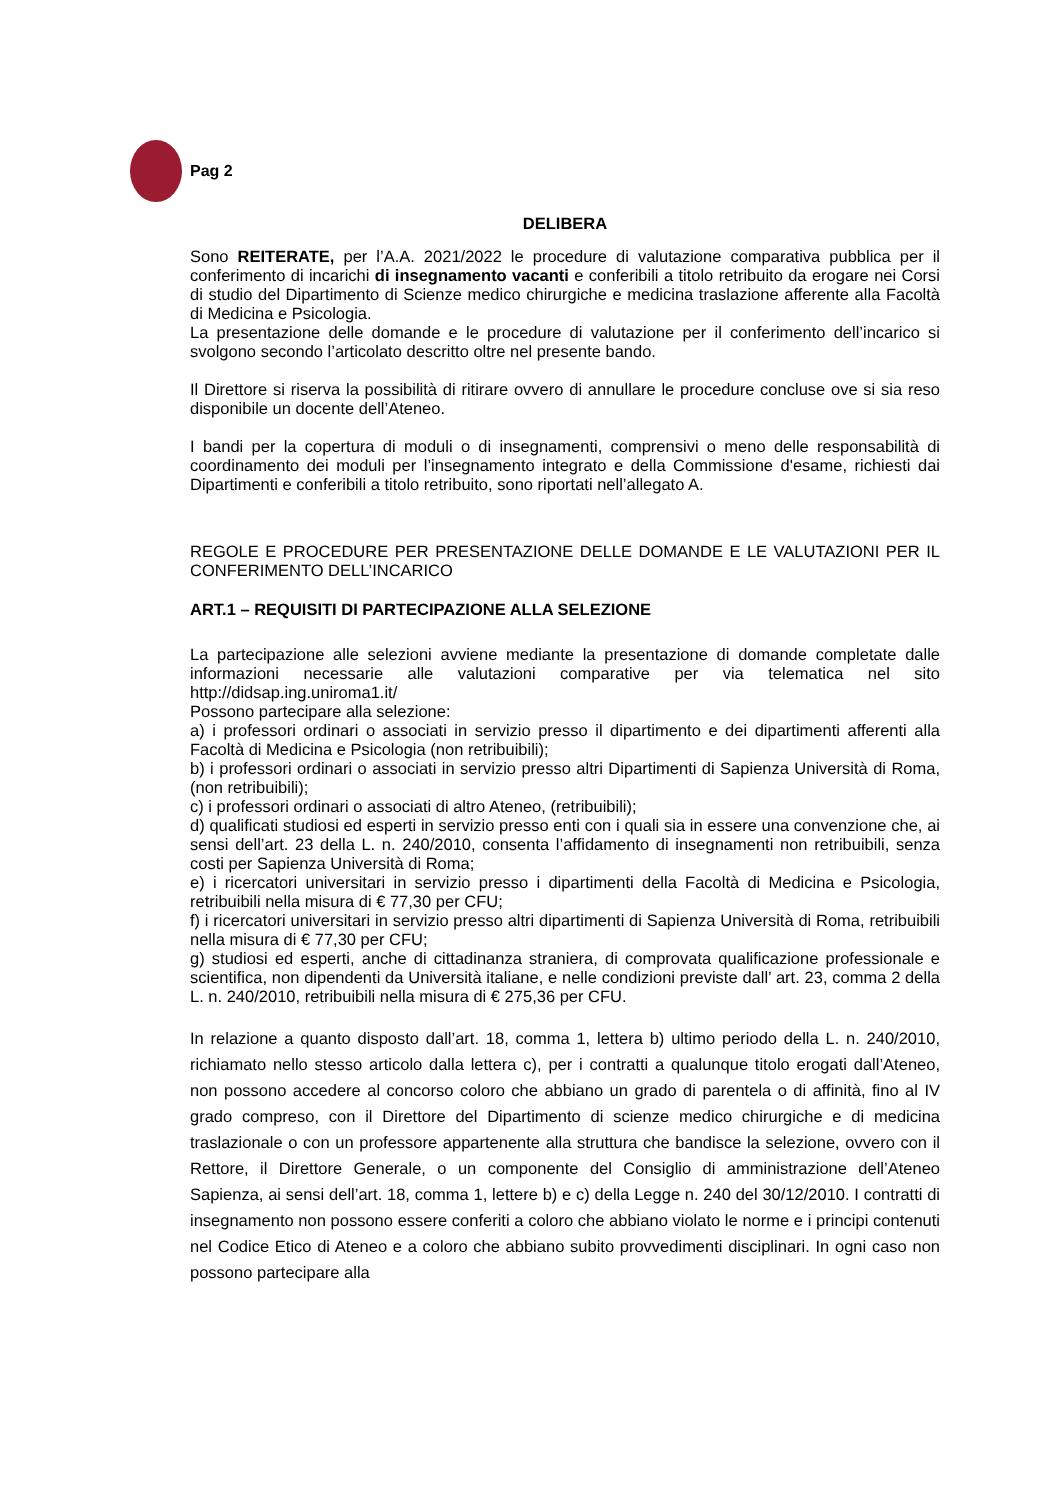Pag 2
DELIBERA
Sono REITERATE, per l’A.A. 2021/2022 le procedure di valutazione comparativa pubblica per il conferimento di incarichi di insegnamento vacanti e conferibili a titolo retribuito da erogare nei Corsi di studio del Dipartimento di Scienze medico chirurgiche e medicina traslazione afferente alla Facoltà di Medicina e Psicologia.
La presentazione delle domande e le procedure di valutazione per il conferimento dell’incarico si svolgono secondo l’articolato descritto oltre nel presente bando.
Il Direttore si riserva la possibilità di ritirare ovvero di annullare le procedure concluse ove si sia reso disponibile un docente dell’Ateneo.
I bandi per la copertura di moduli o di insegnamenti, comprensivi o meno delle responsabilità di coordinamento dei moduli per l’insegnamento integrato e della Commissione d'esame, richiesti dai Dipartimenti e conferibili a titolo retribuito, sono riportati nell’allegato A.
REGOLE E PROCEDURE PER PRESENTAZIONE DELLE DOMANDE E LE VALUTAZIONI PER IL CONFERIMENTO DELL’INCARICO
ART.1 – REQUISITI DI PARTECIPAZIONE ALLA SELEZIONE
La partecipazione alle selezioni avviene mediante la presentazione di domande completate dalle informazioni necessarie alle valutazioni comparative per via telematica nel sito http://didsap.ing.uniroma1.it/
Possono partecipare alla selezione:
a) i professori ordinari o associati in servizio presso il dipartimento e dei dipartimenti afferenti alla Facoltà di Medicina e Psicologia (non retribuibili);
b) i professori ordinari o associati in servizio presso altri Dipartimenti di Sapienza Università di Roma, (non retribuibili);
c) i professori ordinari o associati di altro Ateneo, (retribuibili);
d) qualificati studiosi ed esperti in servizio presso enti con i quali sia in essere una convenzione che, ai sensi dell’art. 23 della L. n. 240/2010, consenta l’affidamento di insegnamenti non retribuibili, senza costi per Sapienza Università di Roma;
e) i ricercatori universitari in servizio presso i dipartimenti della Facoltà di Medicina e Psicologia, retribuibili nella misura di € 77,30 per CFU;
f) i ricercatori universitari in servizio presso altri dipartimenti di Sapienza Università di Roma, retribuibili nella misura di € 77,30 per CFU;
g) studiosi ed esperti, anche di cittadinanza straniera, di comprovata qualificazione professionale e scientifica, non dipendenti da Università italiane, e nelle condizioni previste dall’ art. 23, comma 2 della L. n. 240/2010, retribuibili nella misura di € 275,36 per CFU.
In relazione a quanto disposto dall’art. 18, comma 1, lettera b) ultimo periodo della L. n. 240/2010, richiamato nello stesso articolo dalla lettera c), per i contratti a qualunque titolo erogati dall’Ateneo, non possono accedere al concorso coloro che abbiano un grado di parentela o di affinità, fino al IV grado compreso, con il Direttore del Dipartimento di scienze medico chirurgiche e di medicina traslazionale o con un professore appartenente alla struttura che bandisce la selezione, ovvero con il Rettore, il Direttore Generale, o un componente del Consiglio di amministrazione dell’Ateneo Sapienza, ai sensi dell’art. 18, comma 1, lettere b) e c) della Legge n. 240 del 30/12/2010. I contratti di insegnamento non possono essere conferiti a coloro che abbiano violato le norme e i principi contenuti nel Codice Etico di Ateneo e a coloro che abbiano subito provvedimenti disciplinari. In ogni caso non possono partecipare alla